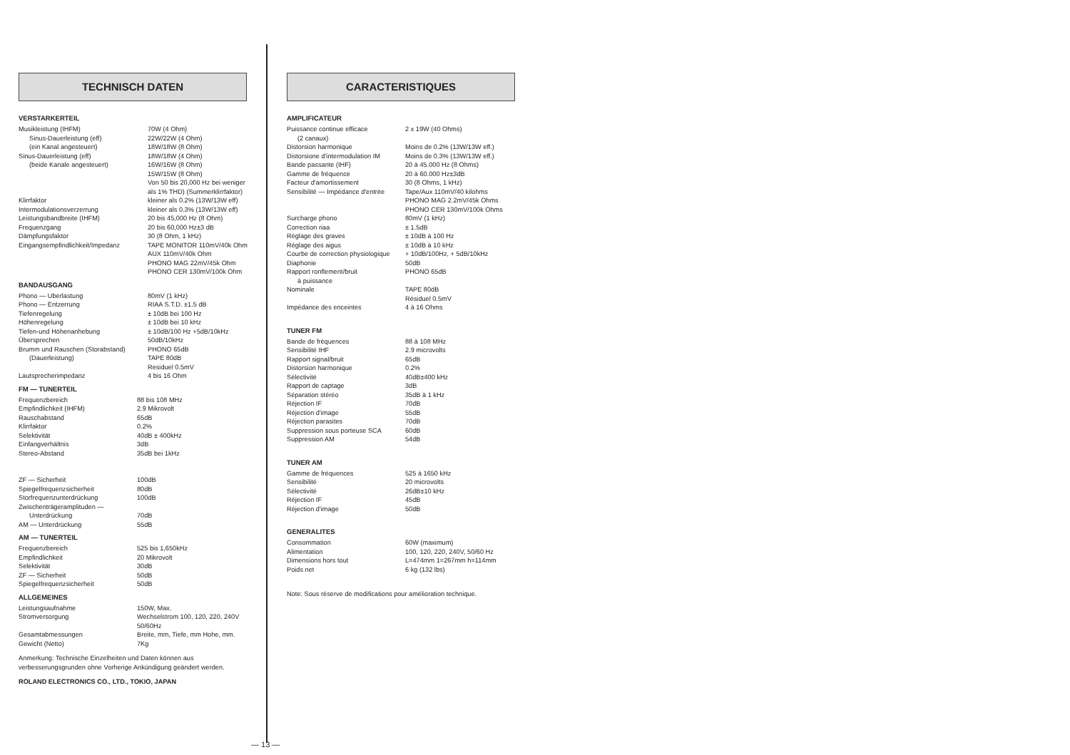TECHNISCH DATEN
VERSTARKERTEIL
| Musikleistung (IHFM) | 70W (4 Ohm) |
| Sinus-Dauerleistung (eff) | 22W/22W (4 Ohm) |
| (ein Kanal angesteuert) | 18W/18W (8 Ohm) |
| Sinus-Dauerleistung (eff) | 18W/18W (4 Ohm) |
| (beide Kanale angesteuert) | 16W/16W (8 Ohm) |
| | 15W/15W (8 Ohm) |
| | Von 50 bis 20,000 Hz bei weniger als 1% THD) (Summerklirrfaktor) |
| Klirrfaktor | kleiner als 0.2% (13W/13W eff) |
| Intermodulationsverzerrung | kleiner als 0.3% (13W/13W eff) |
| Leistungsbandbreite (IHFM) | 20 bis 45,000 Hz (8 Ohm) |
| Frequenzgang | 20 bis 60,000 Hz±3 dB |
| Dämpfungsfaktor | 30 (8 Ohm, 1 kHz) |
| Eingangsempfindlichkeit/Impedanz | TAPE MONITOR 110mV/40k Ohm AUX 110mV/40k Ohm PHONO MAG 22mV/45k Ohm PHONO CER 130mV/100k Ohm |
BANDAUSGANG
| Phono — Uberlastung | 80mV (1 kHz) |
| Phono — Entzerrung | RIAA S.T.D. ±1.5 dB |
| Tiefenregelung | ± 10dB bei 100 Hz |
| Höhenregelung | ± 10dB bei 10 kHz |
| Tiefen-und Höhenanhebung | ± 10dB/100 Hz +5dB/10kHz |
| Übersprechen | 50dB/10kHz |
| Brumm und Rauschen (Storabstand) | PHONO 65dB |
| (Dauerleistung) | TAPE 80dB Residuel 0.5mV |
| Lautsprecherimpedanz | 4 bis 16 Ohm |
FM — TUNERTEIL
| Frequenzbereich | 88 bis 108 MHz |
| Empfindlichkeit (IHFM) | 2.9 Mikrovolt |
| Rauschabstand | 65dB |
| Klirrfaktor | 0.2% |
| Selektivität | 40dB ± 400kHz |
| Einfangverhältnis | 3dB |
| Stereo-Abstand | 35dB bei 1kHz |
| ZF — Sicherheit | 100dB |
| Spiegelfrequenzsicherheit | 80dB |
| Storfrequenzunterdrückung | 100dB |
| Zwischenträgeramplituden — Unterdrückung | 70dB |
| AM — Unterdrückung | 55dB |
AM — TUNERTEIL
| Frequenzbereich | 525 bis 1,650kHz |
| Empfindlichkeit | 20 Mikrovolt |
| Selektivität | 30dB |
| ZF — Sicherheit | 50dB |
| Spiegelfrequenzsicherheit | 50dB |
ALLGEMEINES
| Leistungsaufnahme | 150W, Max. |
| Stromversorgung | Wechselstrom 100, 120, 220, 240V 50/60Hz |
| Gesamtabmessungen | Breite, mm, Tiefe, mm Hohe, mm. |
| Gewicht (Netto) | 7Kg |
Anmerkung: Technische Einzelheiten und Daten können aus verbesserungsgrunden ohne Vorherige Ankündigung geändert werden.
ROLAND ELECTRONICS CO., LTD., TOKIO, JAPAN
CARACTERISTIQUES
AMPLIFICATEUR
| Puissance continue efficace (2 canaux) | 2 x 19W (40 Ohms) |
| Distorsion harmonique | Moins de 0.2% (13W/13W eff.) |
| Distorsione d'intermodulation IM | Moins de 0.3% (13W/13W eff.) |
| Bande passante (IHF) | 20 à 45.000 Hz (8 Ohms) |
| Gamme de fréquence | 20 à 60.000 Hz±3dB |
| Facteur d'amortissement | 30 (8 Ohms, 1 kHz) |
| Sensibilité — Impédance d'entrée | Tape/Aux 110mV/40 kilohms PHONO MAG 2.2mV/45k Ohms PHONO CER 130mV/100k Ohms |
| Surcharge phono | 80mV (1 kHz) |
| Correction riaa | ± 1.5dB |
| Réglage des graves | ± 10dB à 100 Hz |
| Réglage des aigus | ± 10dB à 10 kHz |
| Courbe de correction physiologique | + 10dB/100Hz, + 5dB/10kHz |
| Diaphonie | 50dB |
| Rapport ronflement/bruit à puissance | PHONO 65dB |
| Nominale | TAPE 80dB Résiduel 0.5mV |
| Impédance des enceintes | 4 à 16 Ohms |
TUNER FM
| Bande de fréquences | 88 à 108 MHz |
| Sensibilité IHF | 2.9 microvolts |
| Rapport signal/bruit | 65dB |
| Distorsion harmonique | 0.2% |
| Sélectivité | 40dB±400 kHz |
| Rapport de captage | 3dB |
| Séparation stéréo | 35dB à 1 kHz |
| Réjection IF | 70dB |
| Réjection d'image | 55dB |
| Réjection parasites | 70dB |
| Suppression sous porteuse SCA | 60dB |
| Suppression AM | 54dB |
TUNER AM
| Gamme de fréquences | 525 à 1650 kHz |
| Sensibilité | 20 microvolts |
| Sélectivité | 26dB±10 kHz |
| Réjection IF | 45dB |
| Réjection d'image | 50dB |
GENERALITES
| Consommation | 60W (maximum) |
| Alimentation | 100, 120, 220, 240V, 50/60 Hz |
| Dimensions hors tout | L=474mm 1=267mm h=114mm |
| Poids net | 6 kg (132 lbs) |
Note: Sous réserve de modifications pour amélioration technique.
— 13 —